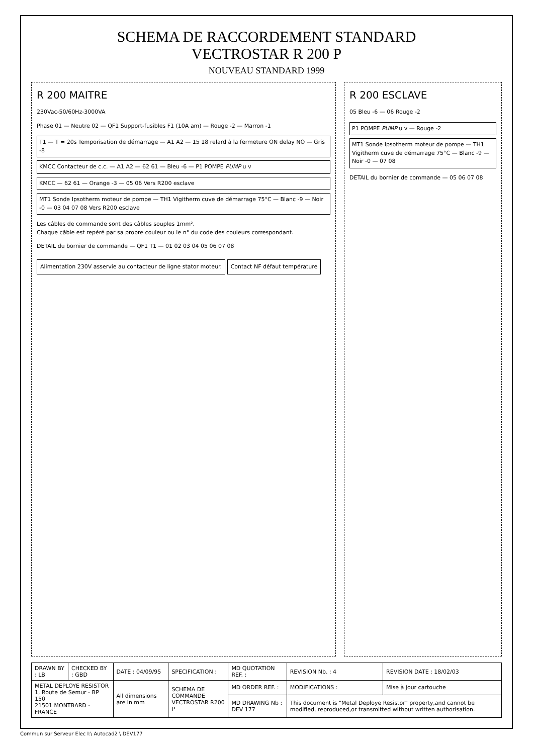SCHEMA DE RACCORDEMENT STANDARD
VECTROSTAR R 200 P
NOUVEAU STANDARD 1999
R 200 MAITRE
230Vac-50/60Hz-3000VA
Phase 01 — Neutre 02 — QF1 Support-fusibles F1 (10A am) — Rouge -2 — Marron -1
T1 — T = 20s Temporisation de démarrage — A1 A2 — 15 18 relard à la fermeture ON delay NO — Gris -8
KMCC Contacteur de c.c. — A1 A2 — 62 61 — Bleu -6 — P1 POMPE PUMP u v
KMCC — 62 61 — Orange -3 — 05 06 Vers R200 esclave
MT1 Sonde Ipsotherm moteur de pompe — TH1 Vigitherm cuve de démarrage 75°C — Blanc -9 — Noir -0 — 03 04 07 08 Vers R200 esclave
Les câbles de commande sont des câbles souples 1mm².
Chaque câble est repéré par sa propre couleur ou le n° du code des couleurs correspondant.
DETAIL du bornier de commande — QF1 T1 — 01 02 03 04 05 06 07 08
Alimentation 230V asservie au contacteur de ligne stator moteur.
Contact NF défaut température
R 200 ESCLAVE
05 Bleu -6 — 06 Rouge -2
P1 POMPE PUMP u v — Rouge -2
MT1 Sonde Ipsotherm moteur de pompe — TH1 Vigitherm cuve de démarrage 75°C — Blanc -9 — Noir -0 — 07 08
DETAIL du bornier de commande — 05 06 07 08
| DRAWN BY : LB | CHECKED BY : GBD | DATE : 04/09/95 | SPECIFICATION : | MD QUOTATION REF. : | REVISION Nb. : 4 | REVISION DATE : 18/02/03 |
| METAL DEPLOYE RESISTOR 1, Route de Semur - BP 150 21501 MONTBARD - FRANCE | | All dimensions are in mm | SCHEMA DE COMMANDE VECTROSTAR R200 P | MD ORDER REF. : | MODIFICATIONS : | Mise à jour cartouche |
| | | | | MD DRAWING Nb : DEV 177 | This document is "Metal Deploye Resistor" property,and cannot be modified, reproduced,or transmitted without written authorisation. | |
Commun sur Serveur Elec I:\ Autocad2 \ DEV177